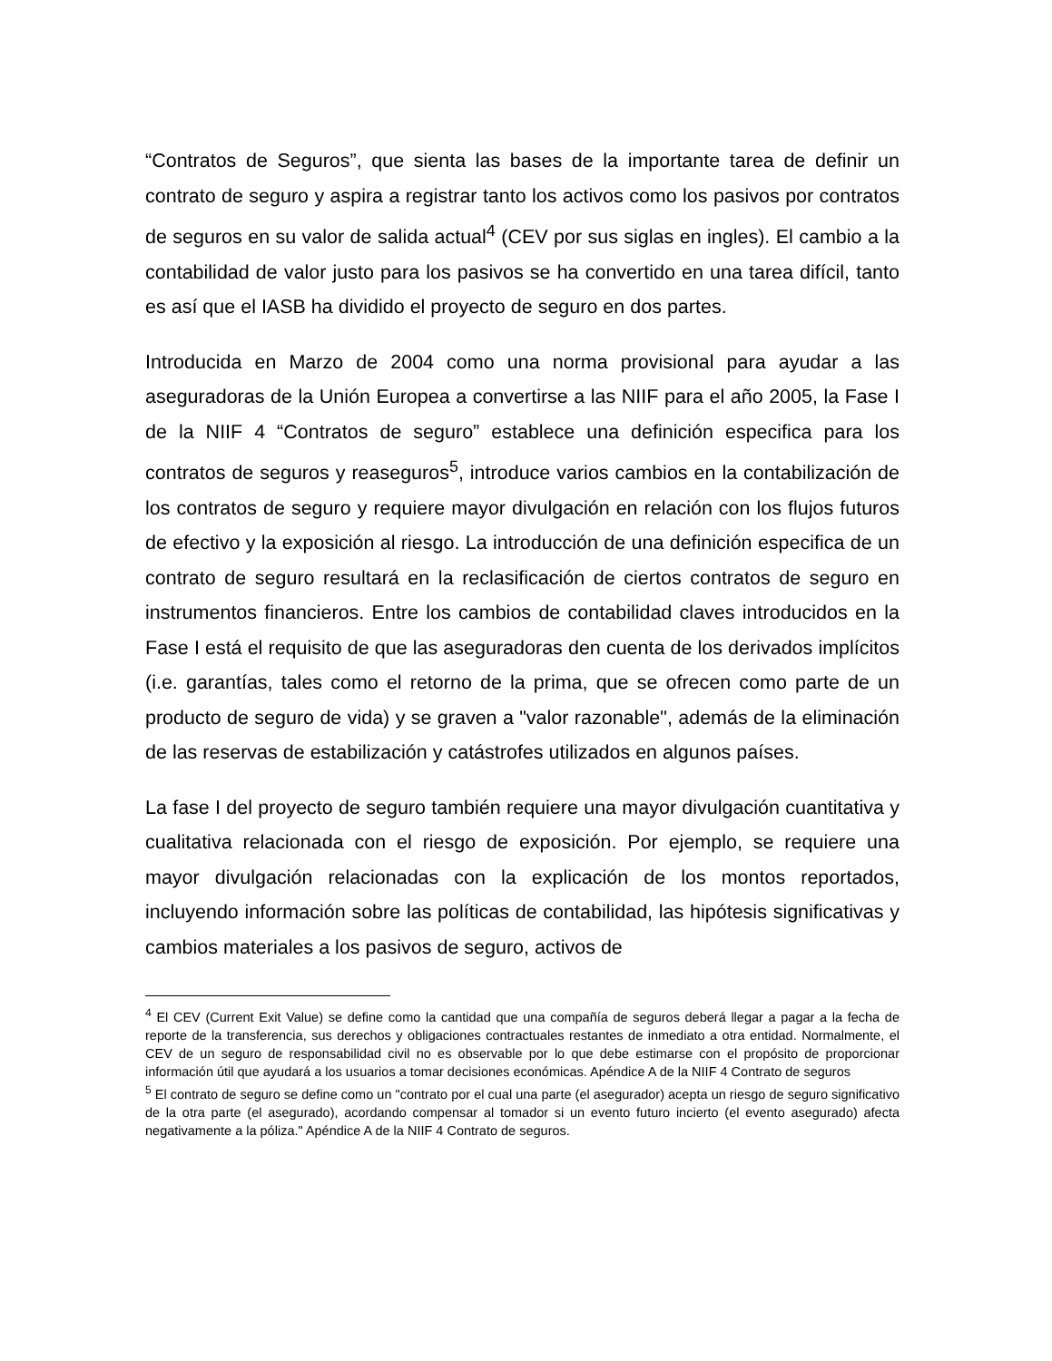“Contratos de Seguros”, que sienta las bases de la importante tarea de definir un contrato de seguro y aspira a registrar tanto los activos como los pasivos por contratos de seguros en su valor de salida actual<sup>4</sup> (CEV por sus siglas en ingles). El cambio a la contabilidad de valor justo para los pasivos se ha convertido en una tarea difícil, tanto es así que el IASB ha dividido el proyecto de seguro en dos partes.
Introducida en Marzo de 2004 como una norma provisional para ayudar a las aseguradoras de la Unión Europea a convertirse a las NIIF para el año 2005, la Fase I de la NIIF 4 “Contratos de seguro” establece una definición especifica para los contratos de seguros y reaseguros<sup>5</sup>, introduce varios cambios en la contabilización de los contratos de seguro y requiere mayor divulgación en relación con los flujos futuros de efectivo y la exposición al riesgo. La introducción de una definición especifica de un contrato de seguro resultará en la reclasificación de ciertos contratos de seguro en instrumentos financieros. Entre los cambios de contabilidad claves introducidos en la Fase I está el requisito de que las aseguradoras den cuenta de los derivados implícitos (i.e. garantías, tales como el retorno de la prima, que se ofrecen como parte de un producto de seguro de vida) y se graven a "valor razonable", además de la eliminación de las reservas de estabilización y catástrofes utilizados en algunos países.
La fase I del proyecto de seguro también requiere una mayor divulgación cuantitativa y cualitativa relacionada con el riesgo de exposición. Por ejemplo, se requiere una mayor divulgación relacionadas con la explicación de los montos reportados, incluyendo información sobre las políticas de contabilidad, las hipótesis significativas y cambios materiales a los pasivos de seguro, activos de
<sup>4</sup> El CEV (Current Exit Value) se define como la cantidad que una compañía de seguros deberá llegar a pagar a la fecha de reporte de la transferencia, sus derechos y obligaciones contractuales restantes de inmediato a otra entidad. Normalmente, el CEV de un seguro de responsabilidad civil no es observable por lo que debe estimarse con el propósito de proporcionar información útil que ayudará a los usuarios a tomar decisiones económicas. Apéndice A de la NIIF 4 Contrato de seguros
<sup>5</sup> El contrato de seguro se define como un "contrato por el cual una parte (el asegurador) acepta un riesgo de seguro significativo de la otra parte (el asegurado), acordando compensar al tomador si un evento futuro incierto (el evento asegurado) afecta negativamente a la póliza." Apéndice A de la NIIF 4 Contrato de seguros.